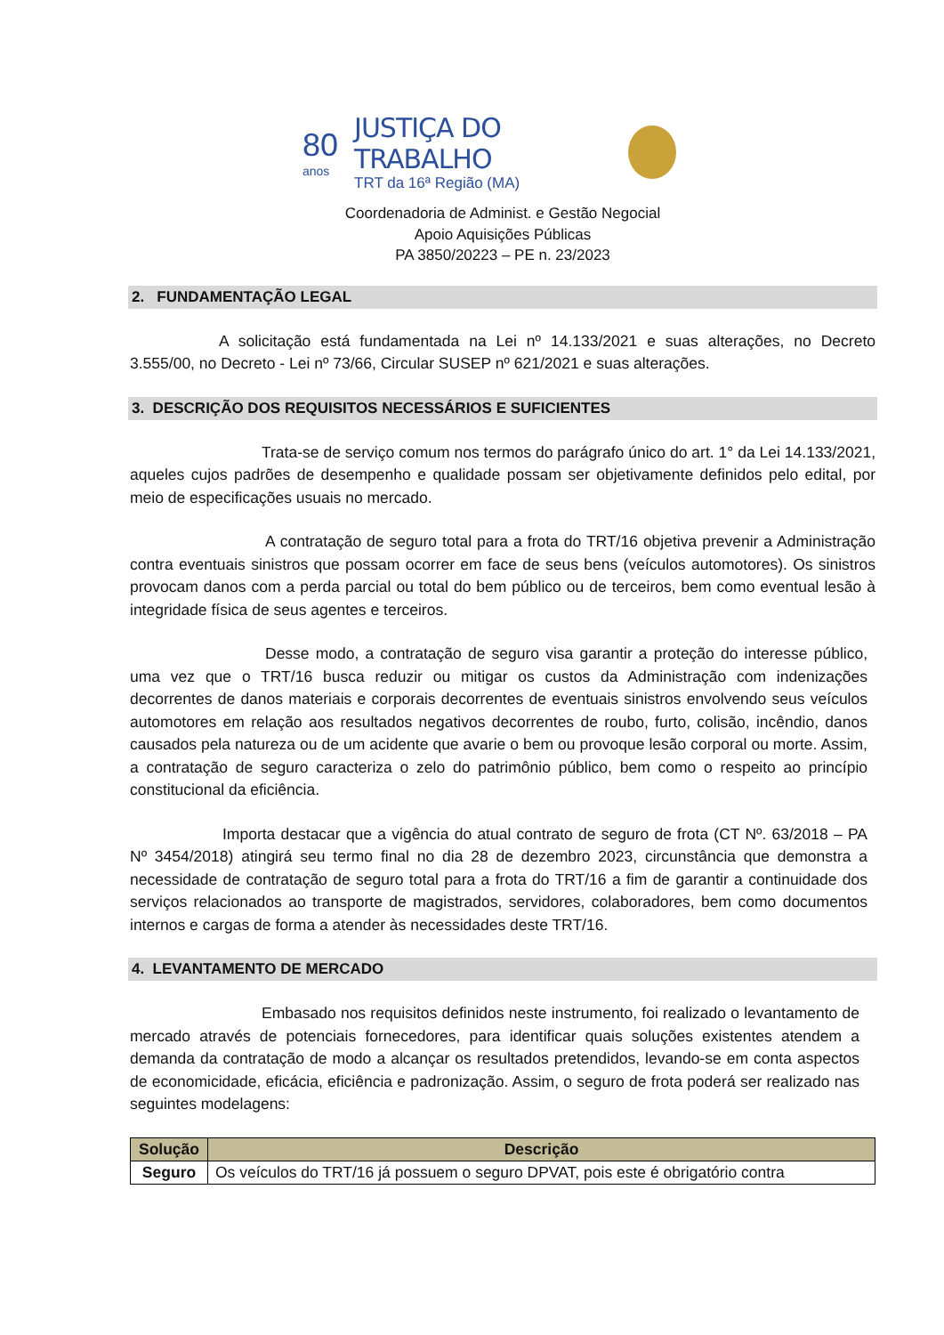80
anos
JUSTIÇA DO TRABALHO
TRT da 16ª Região (MA)
Coordenadoria de Administ. e Gestão Negocial
Apoio Aquisições Públicas
PA 3850/20223 – PE n. 23/2023
2. FUNDAMENTAÇÃO LEGAL
A solicitação está fundamentada na Lei nº 14.133/2021 e suas alterações, no Decreto 3.555/00, no Decreto - Lei nº 73/66, Circular SUSEP nº 621/2021 e suas alterações.
3. DESCRIÇÃO DOS REQUISITOS NECESSÁRIOS E SUFICIENTES
Trata-se de serviço comum nos termos do parágrafo único do art. 1° da Lei 14.133/2021, aqueles cujos padrões de desempenho e qualidade possam ser objetivamente definidos pelo edital, por meio de especificações usuais no mercado.
A contratação de seguro total para a frota do TRT/16 objetiva prevenir a Administração contra eventuais sinistros que possam ocorrer em face de seus bens (veículos automotores). Os sinistros provocam danos com a perda parcial ou total do bem público ou de terceiros, bem como eventual lesão à integridade física de seus agentes e terceiros.
Desse modo, a contratação de seguro visa garantir a proteção do interesse público, uma vez que o TRT/16 busca reduzir ou mitigar os custos da Administração com indenizações decorrentes de danos materiais e corporais decorrentes de eventuais sinistros envolvendo seus veículos automotores em relação aos resultados negativos decorrentes de roubo, furto, colisão, incêndio, danos causados pela natureza ou de um acidente que avarie o bem ou provoque lesão corporal ou morte. Assim, a contratação de seguro caracteriza o zelo do patrimônio público, bem como o respeito ao princípio constitucional da eficiência.
Importa destacar que a vigência do atual contrato de seguro de frota (CT Nº. 63/2018 – PA Nº 3454/2018) atingirá seu termo final no dia 28 de dezembro 2023, circunstância que demonstra a necessidade de contratação de seguro total para a frota do TRT/16 a fim de garantir a continuidade dos serviços relacionados ao transporte de magistrados, servidores, colaboradores, bem como documentos internos e cargas de forma a atender às necessidades deste TRT/16.
4. LEVANTAMENTO DE MERCADO
Embasado nos requisitos definidos neste instrumento, foi realizado o levantamento de mercado através de potenciais fornecedores, para identificar quais soluções existentes atendem a demanda da contratação de modo a alcançar os resultados pretendidos, levando-se em conta aspectos de economicidade, eficácia, eficiência e padronização. Assim, o seguro de frota poderá ser realizado nas seguintes modelagens:
| Solução | Descrição |
| --- | --- |
| Seguro | Os veículos do TRT/16 já possuem o seguro DPVAT, pois este é obrigatório contra |